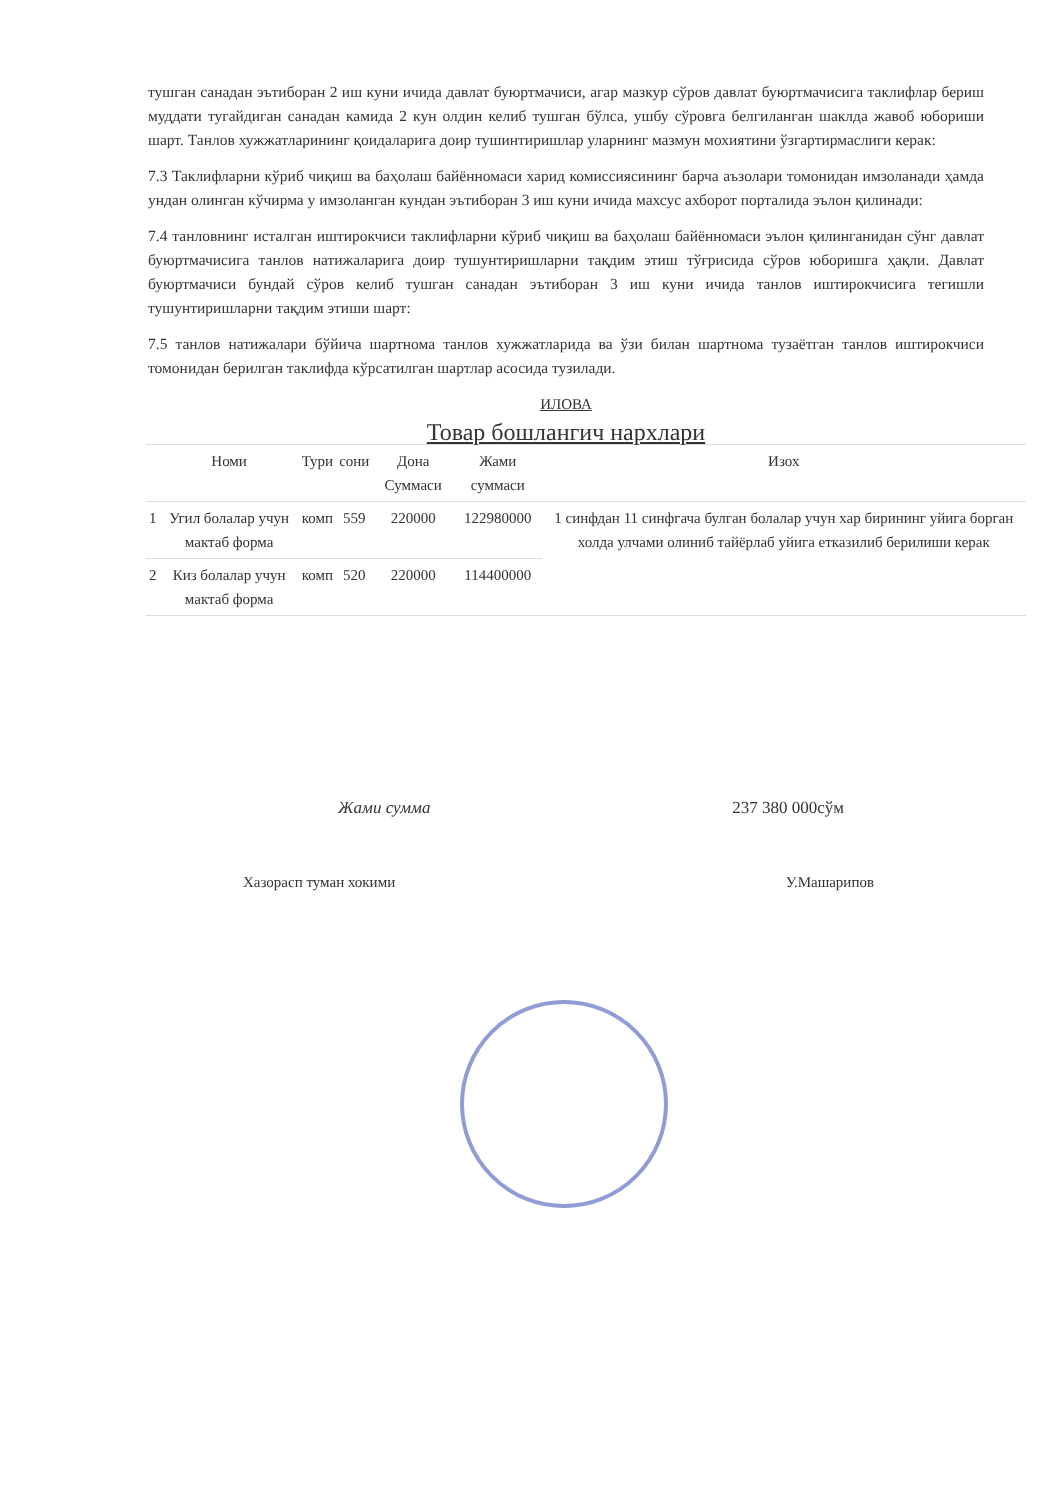тушган санадан эътиборан 2 иш куни ичида давлат буюртмачиси, агар мазкур сўров давлат буюртмачисига таклифлар бериш муддати тугайдиган санадан камида 2 кун олдин келиб тушган бўлса, ушбу сўровга белгиланган шаклда жавоб юбориши шарт. Танлов хужжатларининг қоидаларига доир тушинтиришлар уларнинг мазмун мохиятини ўзгартирмаслиги керак:
7.3 Таклифларни кўриб чиқиш ва баҳолаш байённомаси харид комиссиясининг барча аъзолари томонидан имзоланади ҳамда ундан олинган кўчирма у имзоланган кундан эътиборан 3 иш куни ичида махсус ахборот порталида эълон қилинади:
7.4 танловнинг исталган иштирокчиси таклифларни кўриб чиқиш ва баҳолаш байённомаси эълон қилинганидан сўнг давлат буюртмачисига танлов натижаларига доир тушунтиришларни тақдим этиш тўғрисида сўров юборишга ҳақли. Давлат буюртмачиси бундай сўров келиб тушган санадан эътиборан 3 иш куни ичида танлов иштирокчисига тегишли тушунтиришларни тақдим этиши шарт:
7.5 танлов натижалари бўйича шартнома танлов хужжатларида ва ўзи билан шартнома тузаётган танлов иштирокчиси томонидан берилган таклифда кўрсатилган шартлар асосида тузилади.
ИЛОВА
Товар бошлангич нархлари
| | Номи | Тури | сони | Дона Суммаси | Жами суммаси | Изох |
| --- | --- | --- | --- | --- | --- | --- |
| 1 | Угил болалар учун мактаб форма | комп | 559 | 220000 | 122980000 | 1 синфдан 11 синфгача булган болалар учун хар бирининг уйига борган холда улчами олиниб тайёрлаб уйига етказилиб берилиши керак |
| 2 | Киз болалар учун мактаб форма | комп | 520 | 220000 | 114400000 | |
Жами сумма 237 380 000сўм
Хазорасп туман хокими У.Машарипов